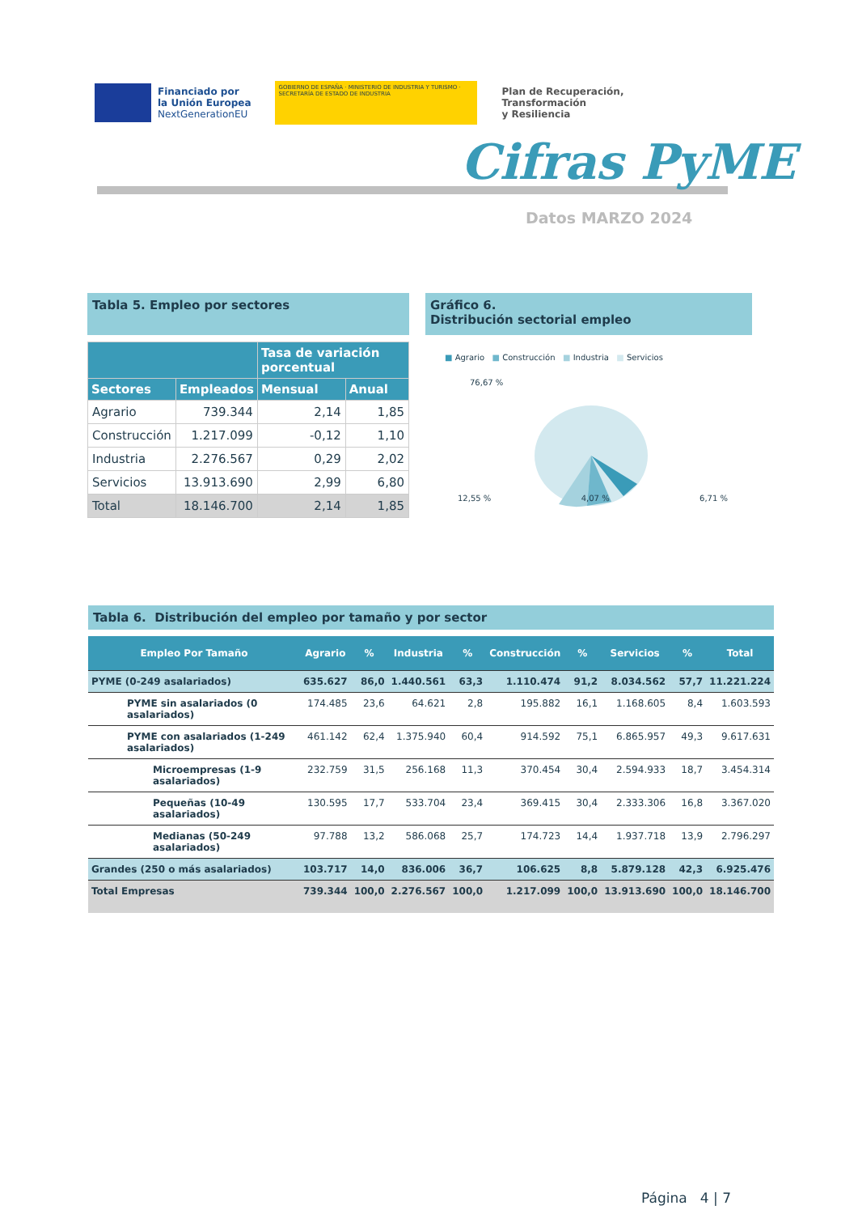Financiado por
la Unión Europea
NextGenerationEU
GOBIERNO DE ESPAÑA · MINISTERIO DE INDUSTRIA Y TURISMO · SECRETARÍA DE ESTADO DE INDUSTRIA
Plan de Recuperación,
Transformación
y Resiliencia
Cifras PyME
Datos MARZO 2024
Tabla 5. Empleo por sectores
| | | Tasa de variación porcentual | |
| --- | --- | --- | --- |
| Sectores | Empleados | Mensual | Anual |
| Agrario | 739.344 | 2,14 | 1,85 |
| Construcción | 1.217.099 | -0,12 | 1,10 |
| Industria | 2.276.567 | 0,29 | 2,02 |
| Servicios | 13.913.690 | 2,99 | 6,80 |
| Total | 18.146.700 | 2,14 | 1,85 |
Gráfico 6.
Distribución sectorial empleo
■ Agrario ■ Construcción ■ Industria ■ Servicios
76,67 %
12,55 % 4,07 % 6,71 %
Tabla 6. Distribución del empleo por tamaño y por sector
| Empleo Por Tamaño | Agrario | % | Industria | % | Construcción | % | Servicios | % | Total |
| --- | --- | --- | --- | --- | --- | --- | --- | --- | --- |
| PYME (0-249 asalariados) | 635.627 | 86,0 | 1.440.561 | 63,3 | 1.110.474 | 91,2 | 8.034.562 | 57,7 | 11.221.224 |
| PYME sin asalariados (0 asalariados) | 174.485 | 23,6 | 64.621 | 2,8 | 195.882 | 16,1 | 1.168.605 | 8,4 | 1.603.593 |
| PYME con asalariados (1-249 asalariados) | 461.142 | 62,4 | 1.375.940 | 60,4 | 914.592 | 75,1 | 6.865.957 | 49,3 | 9.617.631 |
| Microempresas (1-9 asalariados) | 232.759 | 31,5 | 256.168 | 11,3 | 370.454 | 30,4 | 2.594.933 | 18,7 | 3.454.314 |
| Pequeñas (10-49 asalariados) | 130.595 | 17,7 | 533.704 | 23,4 | 369.415 | 30,4 | 2.333.306 | 16,8 | 3.367.020 |
| Medianas (50-249 asalariados) | 97.788 | 13,2 | 586.068 | 25,7 | 174.723 | 14,4 | 1.937.718 | 13,9 | 2.796.297 |
| Grandes (250 o más asalariados) | 103.717 | 14,0 | 836.006 | 36,7 | 106.625 | 8,8 | 5.879.128 | 42,3 | 6.925.476 |
| Total Empresas | 739.344 | 100,0 | 2.276.567 | 100,0 | 1.217.099 | 100,0 | 13.913.690 | 100,0 | 18.146.700 |
Página 4 | 7